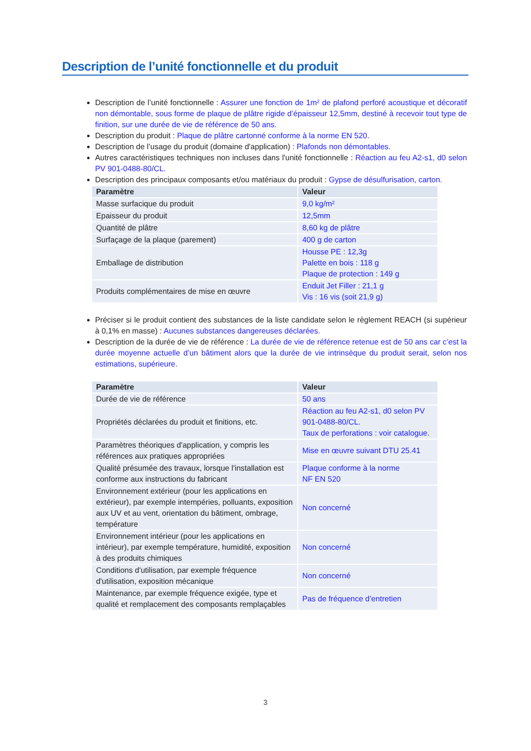Description de l’unité fonctionnelle et du produit
Description de l’unité fonctionnelle : Assurer une fonction de 1m² de plafond perforé acoustique et décoratif non démontable, sous forme de plaque de plâtre rigide d’épaisseur 12,5mm, destiné à recevoir tout type de finition, sur une durée de vie de référence de 50 ans.
Description du produit : Plaque de plâtre cartonné conforme à la norme EN 520.
Description de l’usage du produit (domaine d'application) : Plafonds non démontables.
Autres caractéristiques techniques non incluses dans l'unité fonctionnelle : Réaction au feu A2-s1, d0 selon PV 901-0488-80/CL.
Description des principaux composants et/ou matériaux du produit : Gypse de désulfurisation, carton.
| Paramètre | Valeur |
| --- | --- |
| Masse surfacique du produit | 9,0 kg/m² |
| Epaisseur du produit | 12,5mm |
| Quantité de plâtre | 8,60 kg de plâtre |
| Surfaçage de la plaque (parement) | 400 g de carton |
| Emballage de distribution | Housse PE : 12,3g Palette en bois : 118 g Plaque de protection : 149 g |
| Produits complémentaires de mise en œuvre | Enduit Jet Filler : 21,1 g Vis : 16 vis (soit 21,9 g) |
Préciser si le produit contient des substances de la liste candidate selon le règlement REACH (si supérieur à 0,1% en masse) : Aucunes substances dangereuses déclarées.
Description de la durée de vie de référence : La durée de vie de référence retenue est de 50 ans car c’est la durée moyenne actuelle d’un bâtiment alors que la durée de vie intrinsèque du produit serait, selon nos estimations, supérieure.
| Paramètre | Valeur |
| --- | --- |
| Durée de vie de référence | 50 ans |
| Propriétés déclarées du produit et finitions, etc. | Réaction au feu A2-s1, d0 selon PV 901-0488-80/CL. Taux de perforations : voir catalogue. |
| Paramètres théoriques d'application, y compris les références aux pratiques appropriées | Mise en œuvre suivant DTU 25.41 |
| Qualité présumée des travaux, lorsque l'installation est conforme aux instructions du fabricant | Plaque conforme à la norme NF EN 520 |
| Environnement extérieur (pour les applications en extérieur), par exemple intempéries, polluants, exposition aux UV et au vent, orientation du bâtiment, ombrage, température | Non concerné |
| Environnement intérieur (pour les applications en intérieur), par exemple température, humidité, exposition à des produits chimiques | Non concerné |
| Conditions d'utilisation, par exemple fréquence d'utilisation, exposition mécanique | Non concerné |
| Maintenance, par exemple fréquence exigée, type et qualité et remplacement des composants remplaçables | Pas de fréquence d’entretien |
3